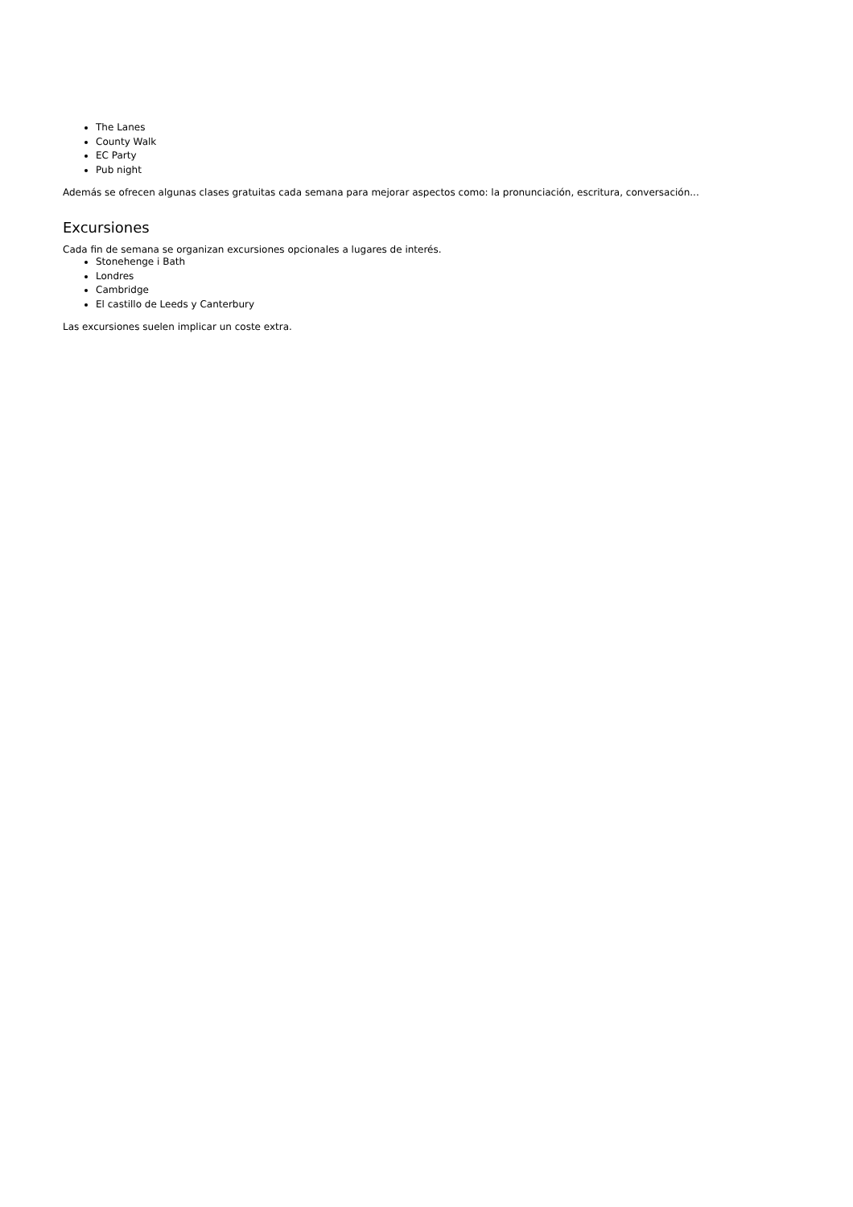The Lanes
County Walk
EC Party
Pub night
Además se ofrecen algunas clases gratuitas cada semana para mejorar aspectos como: la pronunciación, escritura, conversación...
Excursiones
Cada fin de semana se organizan excursiones opcionales a lugares de interés.
Stonehenge i Bath
Londres
Cambridge
El castillo de Leeds y Canterbury
Las excursiones suelen implicar un coste extra.